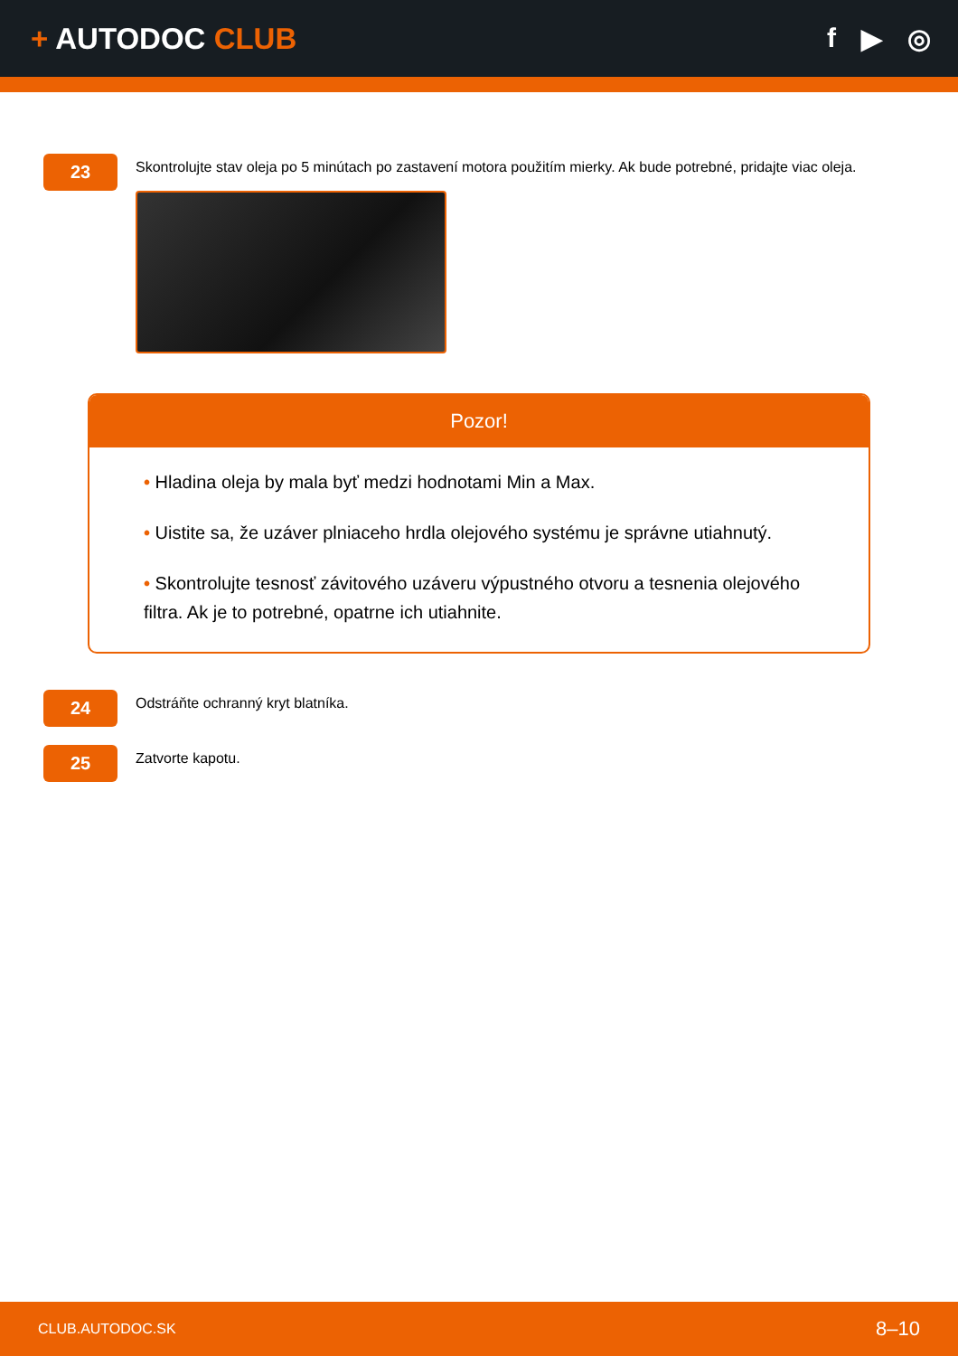+ AUTODOC CLUB f ▶ ◎
23
Skontrolujte stav oleja po 5 minútach po zastavení motora použitím mierky. Ak bude potrebné, pridajte viac oleja.
Pozor!
• Hladina oleja by mala byť medzi hodnotami Min a Max.
• Uistite sa, že uzáver plniaceho hrdla olejového systému je správne utiahnutý.
• Skontrolujte tesnosť závitového uzáveru výpustného otvoru a tesnenia olejového filtra. Ak je to potrebné, opatrne ich utiahnite.
24
Odstráňte ochranný kryt blatníka.
25
Zatvorte kapotu.
CLUB.AUTODOC.SK 8–10